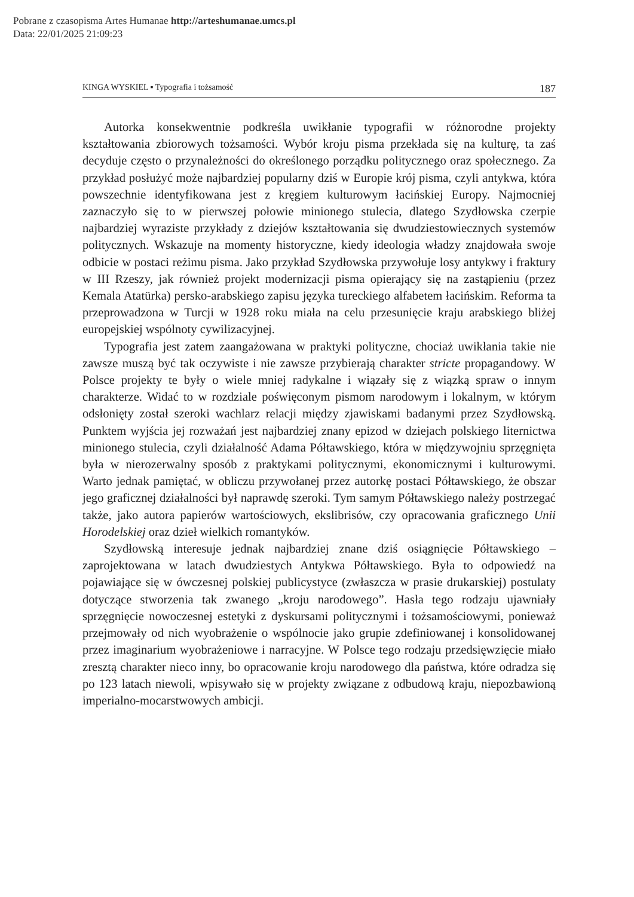Pobrane z czasopisma Artes Humanae http://arteshumanae.umcs.pl
Data: 22/01/2025 21:09:23
KINGA WYSKIEL ▪ Typografia i tożsamość 187
Autorka konsekwentnie podkreśla uwikłanie typografii w różnorodne projekty kształtowania zbiorowych tożsamości. Wybór kroju pisma przekłada się na kulturę, ta zaś decyduje często o przynależności do określonego porządku politycznego oraz społecznego. Za przykład posłużyć może najbardziej popularny dziś w Europie krój pisma, czyli antykwa, która powszechnie identyfikowana jest z kręgiem kulturowym łacińskiej Europy. Najmocniej zaznaczyło się to w pierwszej połowie minionego stulecia, dlatego Szydłowska czerpie najbardziej wyraziste przykłady z dziejów kształtowania się dwudziestowiecznych systemów politycznych. Wskazuje na momenty historyczne, kiedy ideologia władzy znajdowała swoje odbicie w postaci reżimu pisma. Jako przykład Szydłowska przywołuje losy antykwy i fraktury w III Rzeszy, jak również projekt modernizacji pisma opierający się na zastąpieniu (przez Kemala Atatürka) persko-arabskiego zapisu języka tureckiego alfabetem łacińskim. Reforma ta przeprowadzona w Turcji w 1928 roku miała na celu przesunięcie kraju arabskiego bliżej europejskiej wspólnoty cywilizacyjnej.
Typografia jest zatem zaangażowana w praktyki polityczne, chociaż uwikłania takie nie zawsze muszą być tak oczywiste i nie zawsze przybierają charakter stricte propagandowy. W Polsce projekty te były o wiele mniej radykalne i wiązały się z wiązką spraw o innym charakterze. Widać to w rozdziale poświęconym pismom narodowym i lokalnym, w którym odsłonięty został szeroki wachlarz relacji między zjawiskami badanymi przez Szydłowską. Punktem wyjścia jej rozważań jest najbardziej znany epizod w dziejach polskiego liternictwa minionego stulecia, czyli działalność Adama Półtawskiego, która w międzywojniu sprzęgnięta była w nierozerwalny sposób z praktykami politycznymi, ekonomicznymi i kulturowymi. Warto jednak pamiętać, w obliczu przywołanej przez autorkę postaci Półtawskiego, że obszar jego graficznej działalności był naprawdę szeroki. Tym samym Półtawskiego należy postrzegać także, jako autora papierów wartościowych, ekslibrisów, czy opracowania graficznego Unii Horodelskiej oraz dzieł wielkich romantyków.
Szydłowską interesuje jednak najbardziej znane dziś osiągnięcie Półtawskiego – zaprojektowana w latach dwudziestych Antykwa Półtawskiego. Była to odpowiedź na pojawiające się w ówczesnej polskiej publicystyce (zwłaszcza w prasie drukarskiej) postulaty dotyczące stworzenia tak zwanego „kroju narodowego”. Hasła tego rodzaju ujawniały sprzęgnięcie nowoczesnej estetyki z dyskursami politycznymi i tożsamościowymi, ponieważ przejmowały od nich wyobrażenie o wspólnocie jako grupie zdefiniowanej i konsolidowanej przez imaginarium wyobrażeniowe i narracyjne. W Polsce tego rodzaju przedsięwzięcie miało zresztą charakter nieco inny, bo opracowanie kroju narodowego dla państwa, które odradza się po 123 latach niewoli, wpisywało się w projekty związane z odbudową kraju, niepozbawioną imperialno-mocarstwowych ambicji.